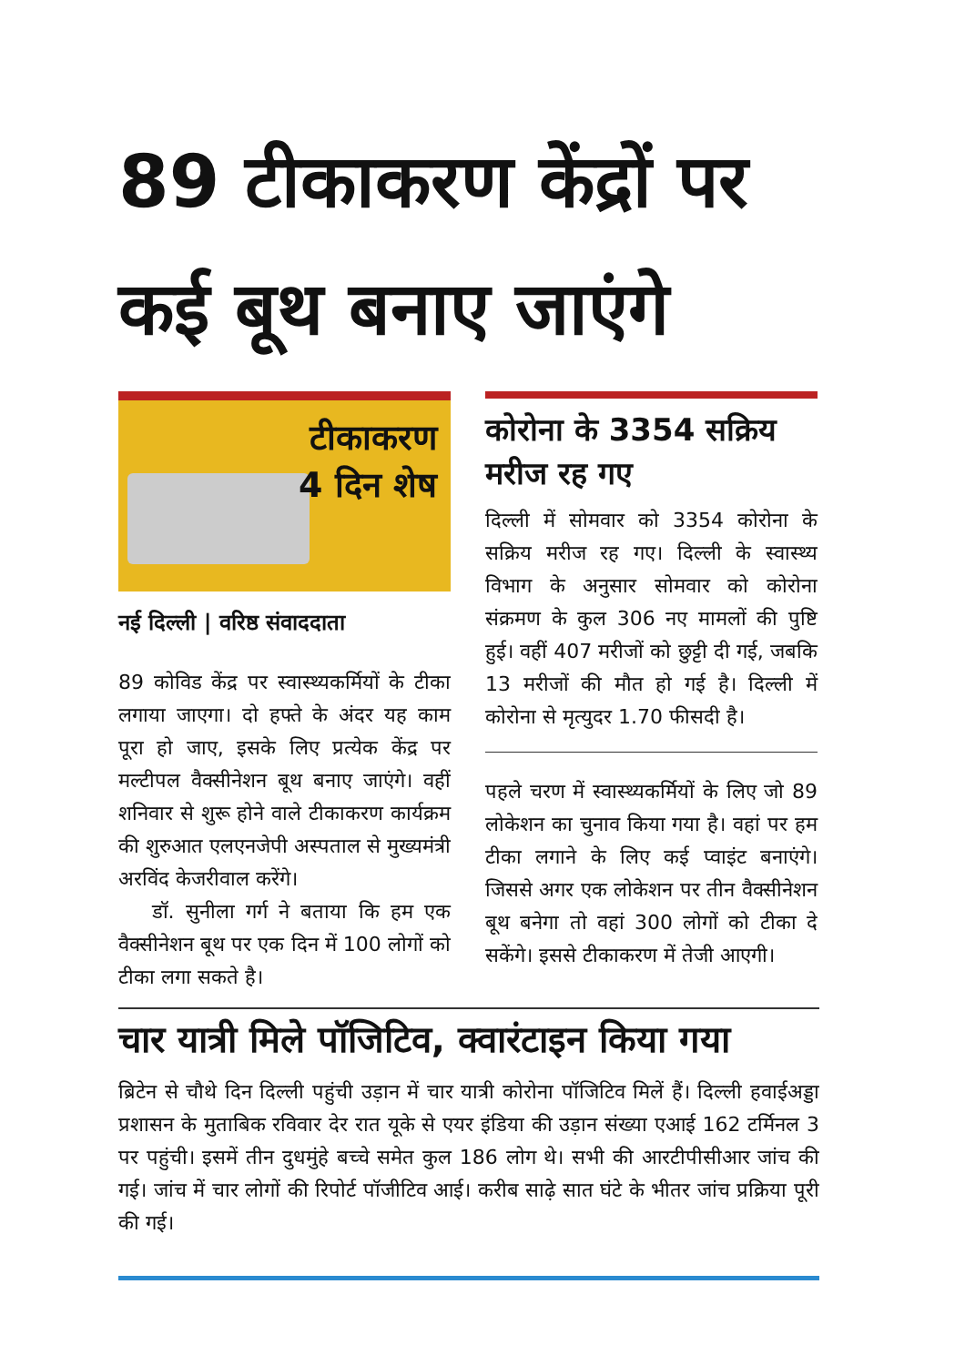89 टीकाकरण केंद्रों पर कई बूथ बनाए जाएंगे
टीकाकरण
4 दिन शेष
नई दिल्ली | वरिष्ठ संवाददाता
89 कोविड केंद्र पर स्वास्थ्यकर्मियों के टीका लगाया जाएगा। दो हफ्ते के अंदर यह काम पूरा हो जाए, इसके लिए प्रत्येक केंद्र पर मल्टीपल वैक्सीनेशन बूथ बनाए जाएंगे। वहीं शनिवार से शुरू होने वाले टीकाकरण कार्यक्रम की शुरुआत एलएनजेपी अस्पताल से मुख्यमंत्री अरविंद केजरीवाल करेंगे।
डॉ. सुनीला गर्ग ने बताया कि हम एक वैक्सीनेशन बूथ पर एक दिन में 100 लोगों को टीका लगा सकते है।
कोरोना के 3354 सक्रिय मरीज रह गए
दिल्ली में सोमवार को 3354 कोरोना के सक्रिय मरीज रह गए। दिल्ली के स्वास्थ्य विभाग के अनुसार सोमवार को कोरोना संक्रमण के कुल 306 नए मामलों की पुष्टि हुई। वहीं 407 मरीजों को छुट्टी दी गई, जबकि 13 मरीजों की मौत हो गई है। दिल्ली में कोरोना से मृत्युदर 1.70 फीसदी है।
पहले चरण में स्वास्थ्यकर्मियों के लिए जो 89 लोकेशन का चुनाव किया गया है। वहां पर हम टीका लगाने के लिए कई प्वाइंट बनाएंगे। जिससे अगर एक लोकेशन पर तीन वैक्सीनेशन बूथ बनेगा तो वहां 300 लोगों को टीका दे सकेंगे। इससे टीकाकरण में तेजी आएगी।
चार यात्री मिले पॉजिटिव, क्वारंटाइन किया गया
ब्रिटेन से चौथे दिन दिल्ली पहुंची उड़ान में चार यात्री कोरोना पॉजिटिव मिलें हैं। दिल्ली हवाईअड्डा प्रशासन के मुताबिक रविवार देर रात यूके से एयर इंडिया की उड़ान संख्या एआई 162 टर्मिनल 3 पर पहुंची। इसमें तीन दुधमुंहे बच्चे समेत कुल 186 लोग थे। सभी की आरटीपीसीआर जांच की गई। जांच में चार लोगों की रिपोर्ट पॉजीटिव आई। करीब साढ़े सात घंटे के भीतर जांच प्रक्रिया पूरी की गई।